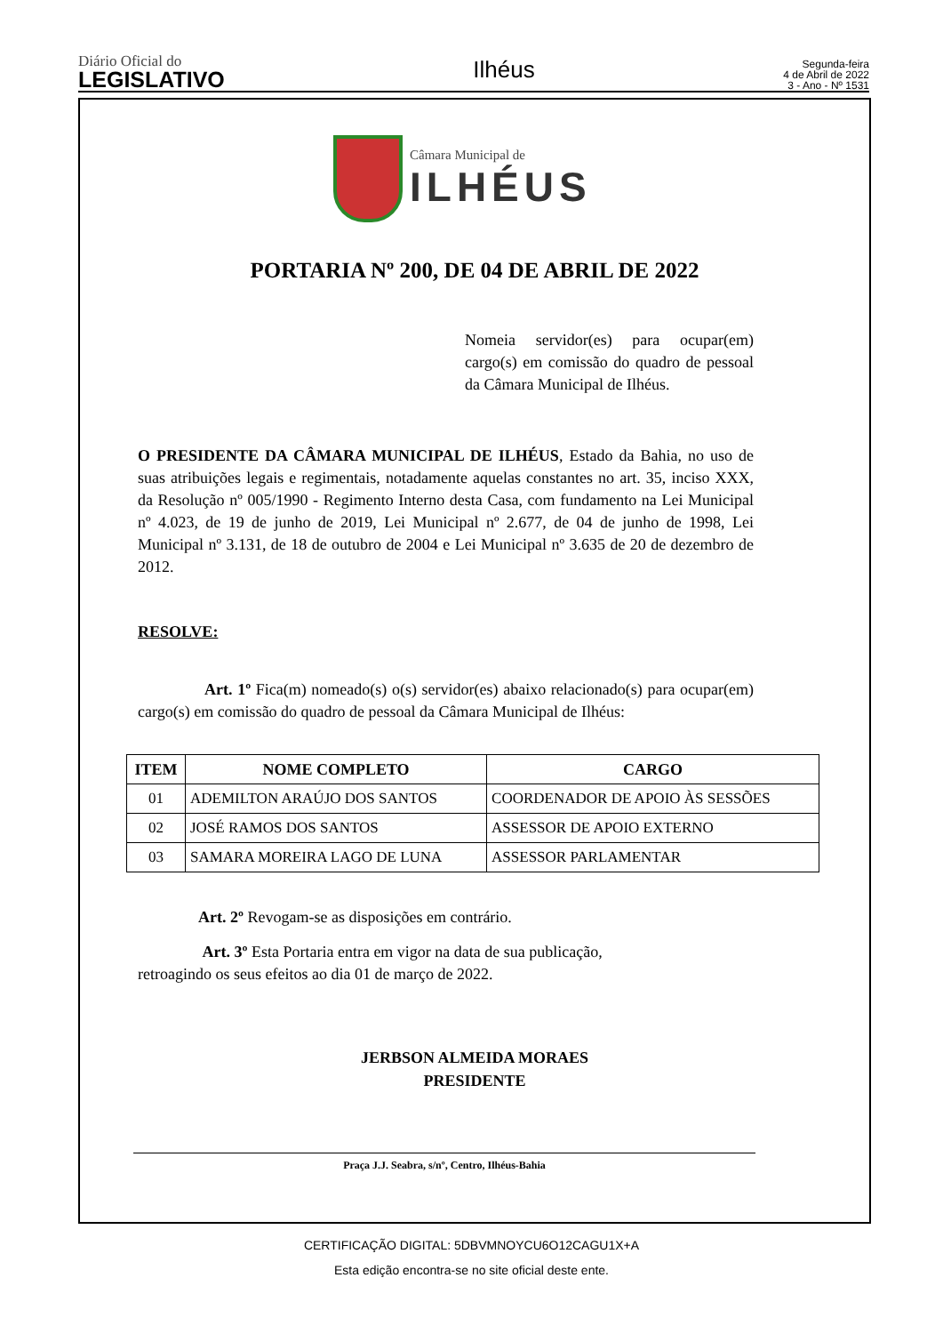Diário Oficial do
LEGISLATIVO
Ilhéus
Segunda-feira
4 de Abril de 2022
3 - Ano - Nº 1531
Câmara Municipal de
ILHÉUS
PORTARIA Nº 200, DE 04 DE ABRIL DE 2022
Nomeia servidor(es) para ocupar(em) cargo(s) em comissão do quadro de pessoal da Câmara Municipal de Ilhéus.
O PRESIDENTE DA CÂMARA MUNICIPAL DE ILHÉUS, Estado da Bahia, no uso de suas atribuições legais e regimentais, notadamente aquelas constantes no art. 35, inciso XXX, da Resolução nº 005/1990 - Regimento Interno desta Casa, com fundamento na Lei Municipal nº 4.023, de 19 de junho de 2019, Lei Municipal nº 2.677, de 04 de junho de 1998, Lei Municipal nº 3.131, de 18 de outubro de 2004 e Lei Municipal nº 3.635 de 20 de dezembro de 2012.
RESOLVE:
Art. 1º Fica(m) nomeado(s) o(s) servidor(es) abaixo relacionado(s) para ocupar(em) cargo(s) em comissão do quadro de pessoal da Câmara Municipal de Ilhéus:
| ITEM | NOME COMPLETO | CARGO |
| --- | --- | --- |
| 01 | ADEMILTON ARAÚJO DOS SANTOS | COORDENADOR DE APOIO ÀS SESSÕES |
| 02 | JOSÉ RAMOS DOS SANTOS | ASSESSOR DE APOIO EXTERNO |
| 03 | SAMARA MOREIRA LAGO DE LUNA | ASSESSOR PARLAMENTAR |
Art. 2º Revogam-se as disposições em contrário.
Art. 3º Esta Portaria entra em vigor na data de sua publicação,
retroagindo os seus efeitos ao dia 01 de março de 2022.
JERBSON ALMEIDA MORAES
PRESIDENTE
Praça J.J. Seabra, s/nº, Centro, Ilhéus-Bahia
CERTIFICAÇÃO DIGITAL: 5DBVMNOYCU6O12CAGU1X+A
Esta edição encontra-se no site oficial deste ente.